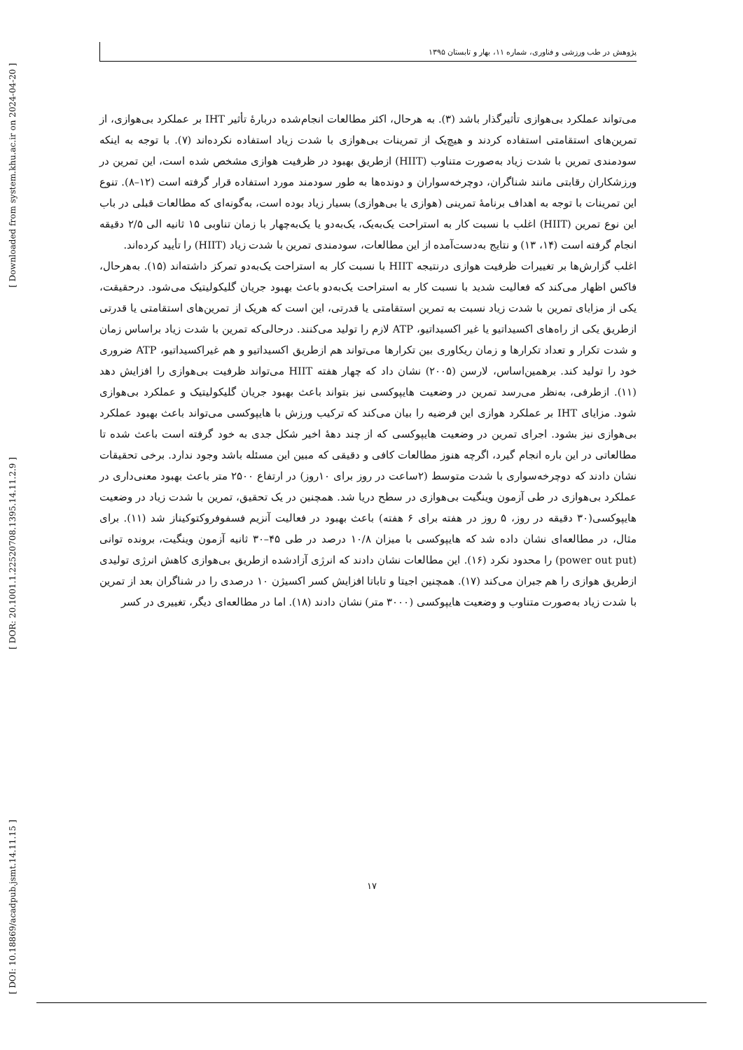[ Downloaded from system.khu.ac.ir on 2024-04-20 ]
[ DOR: 20.1001.1.22520708.1395.14.11.2.9 ]
[ DOI: 10.18869/acadpub.jsmt.14.11.15 ]
پژوهش در طب ورزشی و فناوری، شماره ۱۱، بهار و تابستان ۱۳۹۵
می‌تواند عملکرد بی‌هوازی تأثیرگذار باشد (۳). به هرحال، اکثر مطالعات انجام‌شده دربارهٔ تأثیر IHT بر عملکرد بی‌هوازی، از تمرین‌های استقامتی استفاده کردند و هیچ‌یک از تمرینات بی‌هوازی با شدت زیاد استفاده نکرده‌اند (۷). با توجه به اینکه سودمندی تمرین با شدت زیاد به‌صورت متناوب (HIIT) ازطریق بهبود در ظرفیت هوازی مشخص شده است، این تمرین در ورزشکاران رقابتی مانند شناگران، دوچرخه‌سواران و دونده‌ها به طور سودمند مورد استفاده قرار گرفته است (۱۲–۸). تنوع این تمرینات با توجه به اهداف برنامهٔ تمرینی (هوازی یا بی‌هوازی) بسیار زیاد بوده است، به‌گونه‌ای که مطالعات قبلی در باب این نوع تمرین (HIIT) اغلب با نسبت کار به استراحت یک‌به‌یک، یک‌به‌دو یا یک‌به‌چهار با زمان تناوبی ۱۵ ثانیه الی ۲/۵ دقیقه انجام گرفته است (۱۴، ۱۳) و نتایج به‌دست‌آمده از این مطالعات، سودمندی تمرین با شدت زیاد (HIIT) را تأیید کرده‌اند.
اغلب گزارش‌ها بر تغییرات ظرفیت هوازی درنتیجه HIIT با نسبت کار به استراحت یک‌به‌دو تمرکز داشته‌اند (۱۵). به‌هرحال، فاکس اظهار می‌کند که فعالیت شدید با نسبت کار به استراحت یک‌به‌دو باعث بهبود جریان گلیکولیتیک می‌شود. درحقیقت، یکی از مزایای تمرین با شدت زیاد نسبت به تمرین استقامتی یا قدرتی، این است که هریک از تمرین‌های استقامتی یا قدرتی ازطریق یکی از راه‌های اکسیداتیو یا غیر اکسیداتیو، ATP لازم را تولید می‌کنند. درحالی‌که تمرین با شدت زیاد براساس زمان و شدت تکرار و تعداد تکرارها و زمان ریکاوری بین تکرارها می‌تواند هم ازطریق اکسیداتیو و هم غیراکسیداتیو، ATP ضروری خود را تولید کند. برهمین‌اساس، لارسن (۲۰۰۵) نشان داد که چهار هفته HIIT می‌تواند ظرفیت بی‌هوازی را افزایش دهد (۱۱). ازطرفی، به‌نظر می‌رسد تمرین در وضعیت هایپوکسی نیز بتواند باعث بهبود جریان گلیکولیتیک و عملکرد بی‌هوازی شود. مزایای IHT بر عملکرد هوازی این فرضیه را بیان می‌کند که ترکیب ورزش با هایپوکسی می‌تواند باعث بهبود عملکرد بی‌هوازی نیز بشود. اجرای تمرین در وضعیت هایپوکسی که از چند دههٔ اخیر شکل جدی به خود گرفته است باعث شده تا مطالعاتی در این باره انجام گیرد، اگرچه هنوز مطالعات کافی و دقیقی که مبین این مسئله باشد وجود ندارد. برخی تحقیقات نشان دادند که دوچرخه‌سواری با شدت متوسط (۲ساعت در روز برای ۱۰روز) در ارتفاع ۲۵۰۰ متر باعث بهبود معنی‌داری در عملکرد بی‌هوازی در طی آزمون وینگیت بی‌هوازی در سطح دریا شد. همچنین در یک تحقیق، تمرین با شدت زیاد در وضعیت هایپوکسی(۳۰ دقیقه در روز، ۵ روز در هفته برای ۶ هفته) باعث بهبود در فعالیت آنزیم فسفوفروکتوکیناز شد (۱۱). برای مثال، در مطالعه‌ای نشان داده شد که هایپوکسی با میزان ۱۰/۸ درصد در طی ۴۵–۳۰ ثانیه آزمون وینگیت، برونده توانی (power out put) را محدود نکرد (۱۶). این مطالعات نشان دادند که انرژی آزادشده ازطریق بی‌هوازی کاهش انرژی تولیدی ازطریق هوازی را هم جبران می‌کند (۱۷). همچنین اجیتا و تاباتا افزایش کسر اکسیژن ۱۰ درصدی را در شناگران بعد از تمرین با شدت زیاد به‌صورت متناوب و وضعیت هایپوکسی (۳۰۰۰ متر) نشان دادند (۱۸). اما در مطالعه‌ای دیگر، تغییری در کسر
۱۷